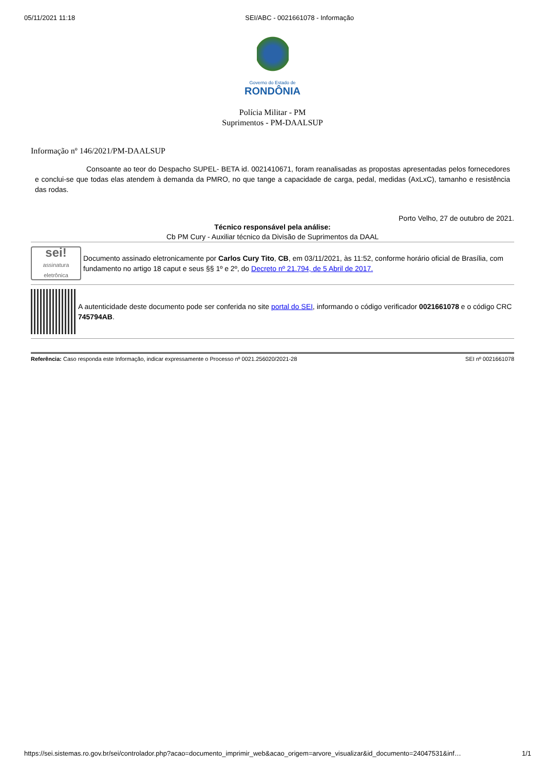05/11/2021 11:18 SEI/ABC - 0021661078 - Informação
Governo do Estado de
RONDÔNIA
Polícia Militar - PM
Suprimentos - PM-DAALSUP
Informação nº 146/2021/PM-DAALSUP
Consoante ao teor do Despacho SUPEL- BETA id. 0021410671, foram reanalisadas as propostas apresentadas pelos fornecedores e conclui-se que todas elas atendem à demanda da PMRO, no que tange a capacidade de carga, pedal, medidas (AxLxC), tamanho e resistência das rodas.
Porto Velho, 27 de outubro de 2021.
Técnico responsável pela análise:
Cb PM Cury - Auxiliar técnico da Divisão de Suprimentos da DAAL
sei!
assinatura eletrônica
Documento assinado eletronicamente por Carlos Cury Tito, CB, em 03/11/2021, às 11:52, conforme horário oficial de Brasília, com fundamento no artigo 18 caput e seus §§ 1º e 2º, do Decreto nº 21.794, de 5 Abril de 2017.
A autenticidade deste documento pode ser conferida no site portal do SEI, informando o código verificador 0021661078 e o código CRC 745794AB.
Referência: Caso responda este Informação, indicar expressamente o Processo nº 0021.256020/2021-28 SEI nº 0021661078
https://sei.sistemas.ro.gov.br/sei/controlador.php?acao=documento_imprimir_web&acao_origem=arvore_visualizar&id_documento=24047531&inf… 1/1